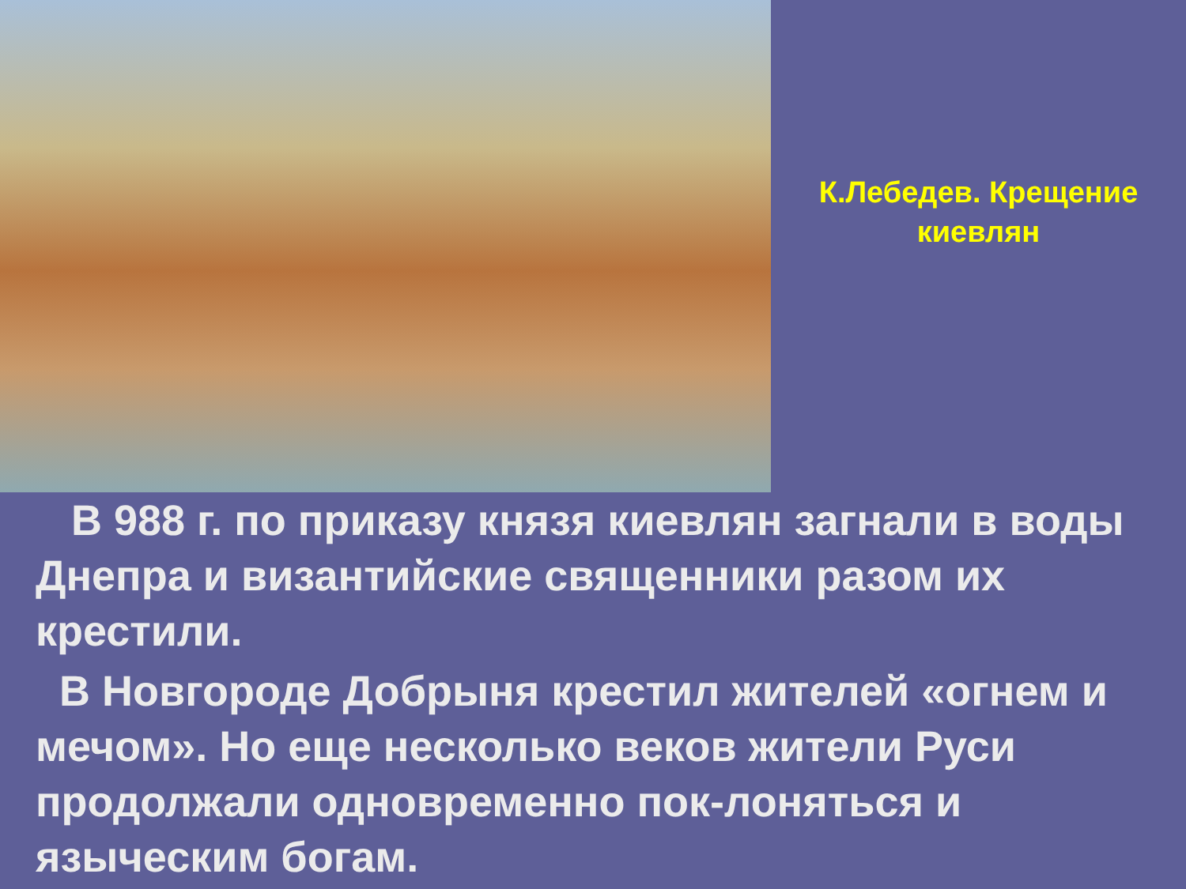К.Лебедев. Крещение
киевлян
В 988 г. по приказу князя киевлян загнали в воды Днепра и византийские священники разом их крестили.
В Новгороде Добрыня крестил жителей «огнем и мечом». Но еще несколько веков жители Руси продолжали одновременно пок-лоняться и языческим богам.